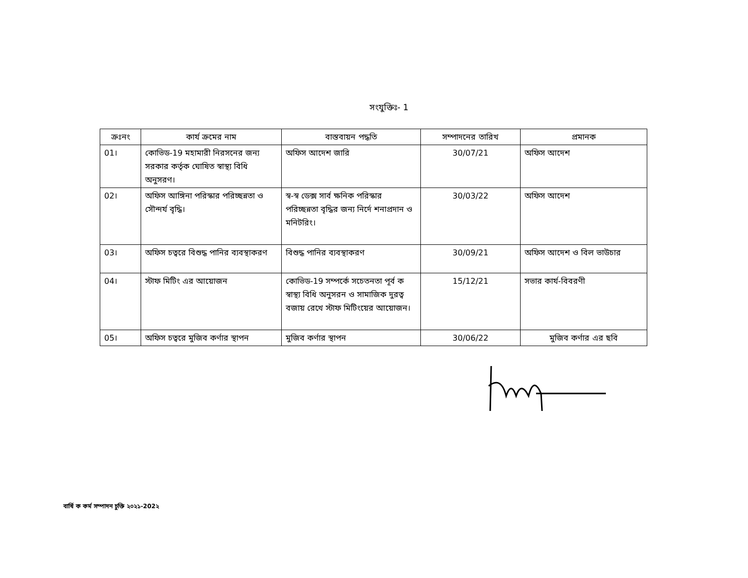সংযুক্তিঃ- 1
| ক্রঃনং | কার্য ক্রমের নাম | বাস্তবায়ন পদ্ধতি | সম্পাদনের তারিখ | প্রমানক |
| --- | --- | --- | --- | --- |
| 01। | কোভিড-19 মহামারী নিরসনের জন্য সরকার কর্তৃক ঘোষিত স্বাস্থ্য বিধি অনুসরণ। | অফিস আদেশ জারি | 30/07/21 | অফিস আদেশ |
| 02। | অফিস আঙ্গিনা পরিস্কার পরিচ্ছন্নতা ও সৌন্দর্য বৃদ্ধি। | স্ব-স্ব ডেক্স সার্ব ক্ষনিক পরিস্কার পরিচ্ছন্নতা বৃদ্ধির জন্য নির্দে শনাপ্রদান ও মনিটরিং। | 30/03/22 | অফিস আদেশ |
| 03। | অফিস চত্বরে বিশুদ্ধ পানির ব্যবস্থাকরণ | বিশুদ্ধ পানির ব্যবস্থাকরণ | 30/09/21 | অফিস আদেশ ও বিল ভাউচার |
| 04। | স্টাফ মিটিং এর আয়োজন | কোভিড-19 সম্পর্কে সচেতনতা পূর্ব ক স্বাস্থ্য বিধি অনুসরন ও সামাজিক দুরত্ব বজায় রেখে স্টাফ মিটিংয়ের আয়োজন। | 15/12/21 | সভার কার্য-বিবরণী |
| 05। | অফিস চত্বরে মুজিব কর্ণার স্থাপন | মুজিব কর্ণার স্থাপন | 30/06/22 | মুজিব কর্ণার এর ছবি |
বার্ষি ক কর্ম সম্পাদন চুক্তি ২০২১-202২